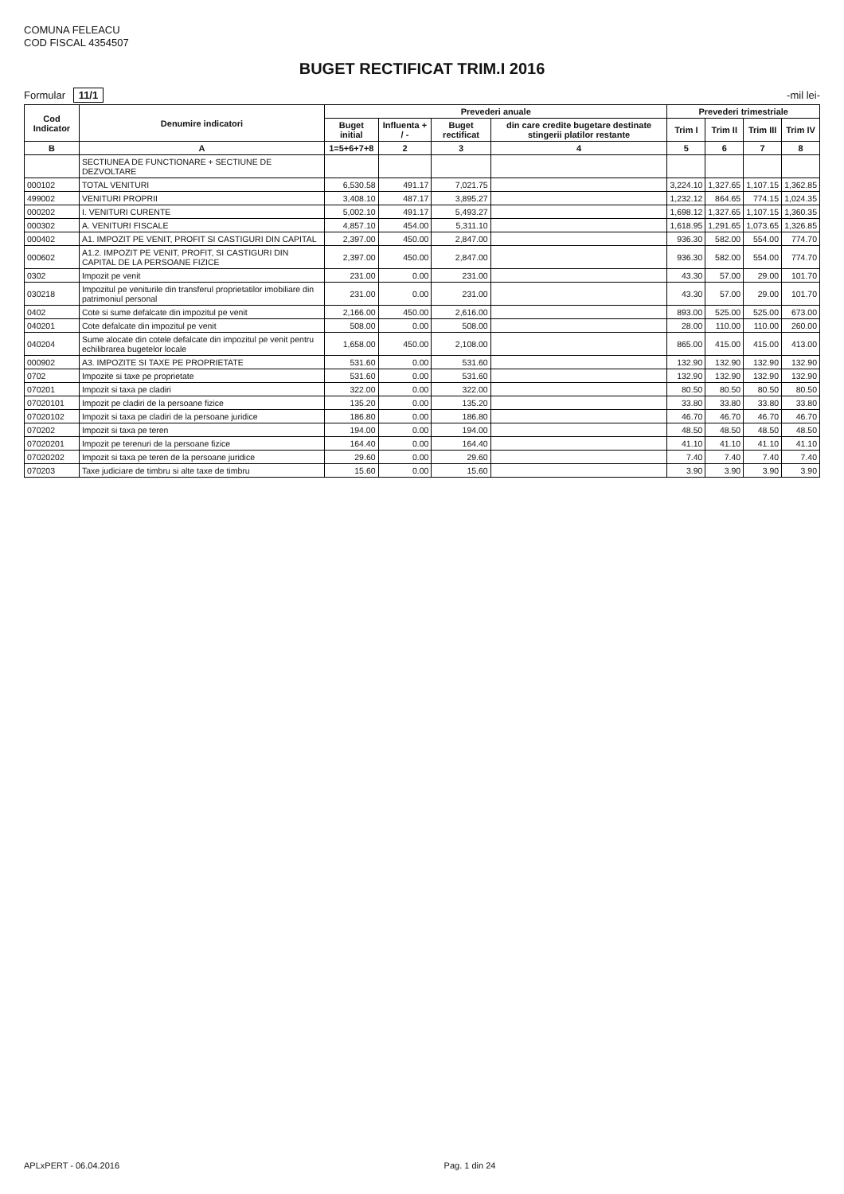COMUNA FELEACU
COD FISCAL 4354507
BUGET RECTIFICAT TRIM.I 2016
Formular 11/1
-mil lei-
| Cod Indicator | Denumire indicatori | Prevederi anuale | | | | Prevederi trimestriale | | | |
| --- | --- | --- | --- | --- | --- | --- | --- | --- | --- |
| | | Buget initial | Influenta + / - | Buget rectificat | din care credite bugetare destinate stingerii platilor restante | Trim I | Trim II | Trim III | Trim IV |
| B | A | 1=5+6+7+8 | 2 | 3 | 4 | 5 | 6 | 7 | 8 |
| | SECTIUNEA DE FUNCTIONARE + SECTIUNE DE DEZVOLTARE | | | | | | | | |
| 000102 | TOTAL VENITURI | 6,530.58 | 491.17 | 7,021.75 | | 3,224.10 | 1,327.65 | 1,107.15 | 1,362.85 |
| 499002 | VENITURI PROPRII | 3,408.10 | 487.17 | 3,895.27 | | 1,232.12 | 864.65 | 774.15 | 1,024.35 |
| 000202 | I. VENITURI CURENTE | 5,002.10 | 491.17 | 5,493.27 | | 1,698.12 | 1,327.65 | 1,107.15 | 1,360.35 |
| 000302 | A. VENITURI FISCALE | 4,857.10 | 454.00 | 5,311.10 | | 1,618.95 | 1,291.65 | 1,073.65 | 1,326.85 |
| 000402 | A1. IMPOZIT PE VENIT, PROFIT SI CASTIGURI DIN CAPITAL | 2,397.00 | 450.00 | 2,847.00 | | 936.30 | 582.00 | 554.00 | 774.70 |
| 000602 | A1.2. IMPOZIT PE VENIT, PROFIT, SI CASTIGURI DIN CAPITAL DE LA PERSOANE FIZICE | 2,397.00 | 450.00 | 2,847.00 | | 936.30 | 582.00 | 554.00 | 774.70 |
| 0302 | Impozit pe venit | 231.00 | 0.00 | 231.00 | | 43.30 | 57.00 | 29.00 | 101.70 |
| 030218 | Impozitul pe veniturile din transferul proprietatilor imobiliare din patrimoniul personal | 231.00 | 0.00 | 231.00 | | 43.30 | 57.00 | 29.00 | 101.70 |
| 0402 | Cote si sume defalcate din impozitul pe venit | 2,166.00 | 450.00 | 2,616.00 | | 893.00 | 525.00 | 525.00 | 673.00 |
| 040201 | Cote defalcate din impozitul pe venit | 508.00 | 0.00 | 508.00 | | 28.00 | 110.00 | 110.00 | 260.00 |
| 040204 | Sume alocate din cotele defalcate din impozitul pe venit pentru echilibrarea bugetelor locale | 1,658.00 | 450.00 | 2,108.00 | | 865.00 | 415.00 | 415.00 | 413.00 |
| 000902 | A3. IMPOZITE SI TAXE PE PROPRIETATE | 531.60 | 0.00 | 531.60 | | 132.90 | 132.90 | 132.90 | 132.90 |
| 0702 | Impozite si taxe pe proprietate | 531.60 | 0.00 | 531.60 | | 132.90 | 132.90 | 132.90 | 132.90 |
| 070201 | Impozit si taxa pe cladiri | 322.00 | 0.00 | 322.00 | | 80.50 | 80.50 | 80.50 | 80.50 |
| 07020101 | Impozit pe cladiri de la persoane fizice | 135.20 | 0.00 | 135.20 | | 33.80 | 33.80 | 33.80 | 33.80 |
| 07020102 | Impozit si taxa pe cladiri de la persoane juridice | 186.80 | 0.00 | 186.80 | | 46.70 | 46.70 | 46.70 | 46.70 |
| 070202 | Impozit si taxa pe teren | 194.00 | 0.00 | 194.00 | | 48.50 | 48.50 | 48.50 | 48.50 |
| 07020201 | Impozit pe terenuri de la persoane fizice | 164.40 | 0.00 | 164.40 | | 41.10 | 41.10 | 41.10 | 41.10 |
| 07020202 | Impozit si taxa pe teren de la persoane juridice | 29.60 | 0.00 | 29.60 | | 7.40 | 7.40 | 7.40 | 7.40 |
| 070203 | Taxe judiciare de timbru si alte taxe de timbru | 15.60 | 0.00 | 15.60 | | 3.90 | 3.90 | 3.90 | 3.90 |
APLxPERT - 06.04.2016 Pag. 1 din 24